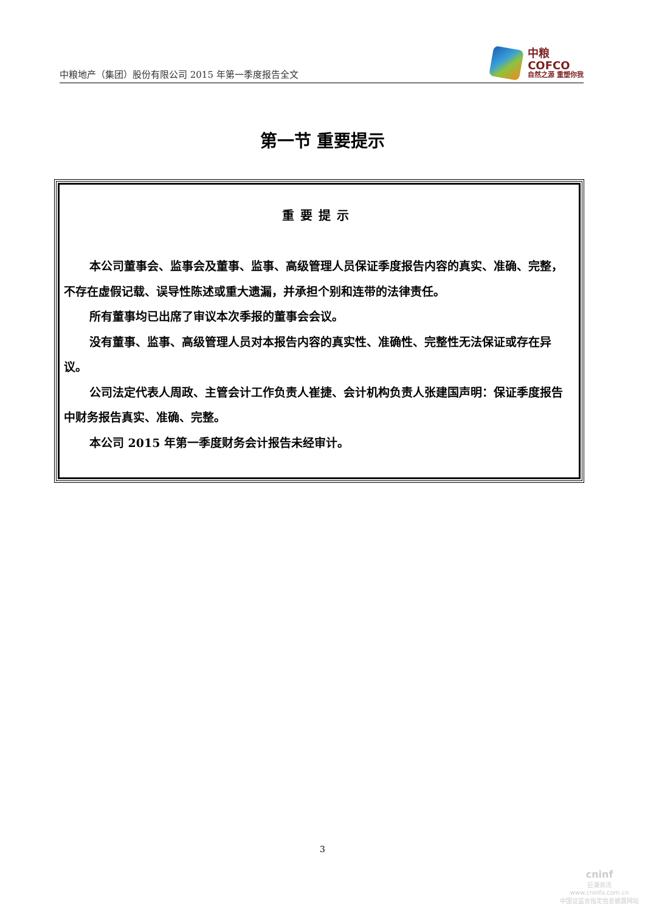中粮地产（集团）股份有限公司 2015 年第一季度报告全文
中粮
COFCO
自然之源 重塑你我
第一节 重要提示
重要提示
本公司董事会、监事会及董事、监事、高级管理人员保证季度报告内容的真实、准确、完整，不存在虚假记载、误导性陈述或重大遗漏，并承担个别和连带的法律责任。
所有董事均已出席了审议本次季报的董事会会议。
没有董事、监事、高级管理人员对本报告内容的真实性、准确性、完整性无法保证或存在异议。
公司法定代表人周政、主管会计工作负责人崔捷、会计机构负责人张建国声明：保证季度报告中财务报告真实、准确、完整。
本公司 2015 年第一季度财务会计报告未经审计。
3
cninf
巨潮资讯
www.cninfo.com.cn
中国证监会指定信息披露网站